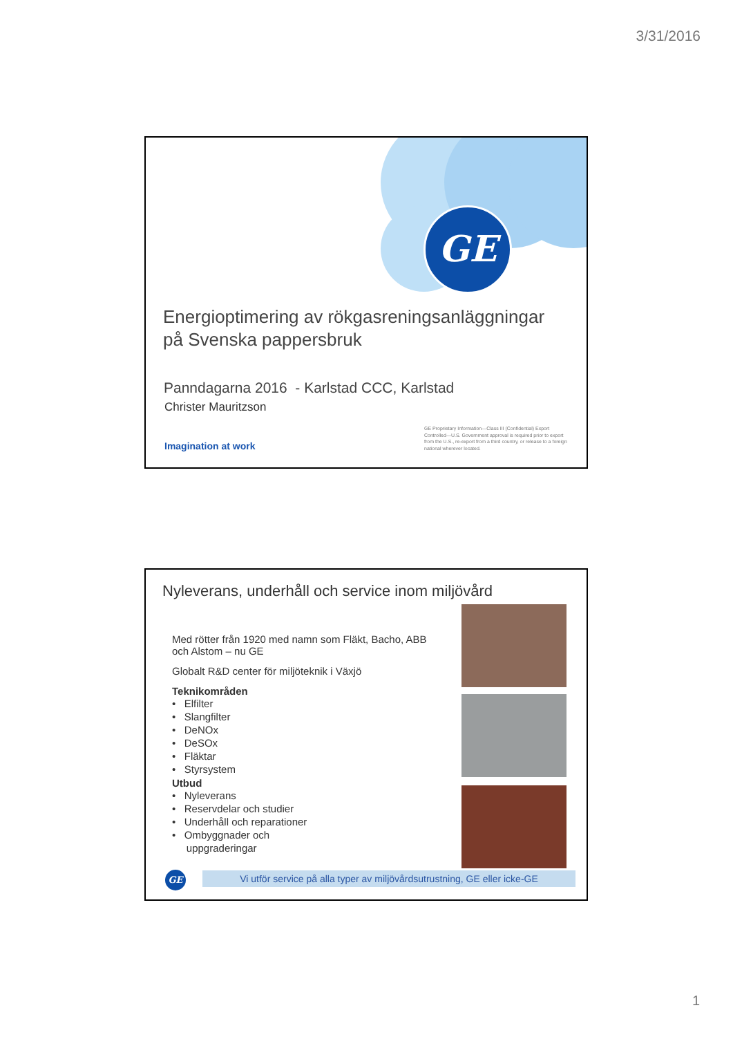3/31/2016
GE
Energioptimering av rökgasreningsanläggningar
på Svenska pappersbruk
Panndagarna 2016 - Karlstad CCC, Karlstad
Christer Mauritzson
Imagination at work
GE Proprietary Information—Class III (Confidential) Export Controlled—U.S. Government approval is required prior to export from the U.S., re-export from a third country, or release to a foreign national wherever located.
Nyleverans, underhåll och service inom miljövård
Med rötter från 1920 med namn som Fläkt, Bacho, ABB och Alstom – nu GE
Globalt R&D center för miljöteknik i Växjö
Teknikområden
• Elfilter
• Slangfilter
• DeNOx
• DeSOx
• Fläktar
• Styrsystem
Utbud
• Nyleverans
• Reservdelar och studier
• Underhåll och reparationer
• Ombyggnader och
uppgraderingar
GE
Vi utför service på alla typer av miljövårdsutrustning, GE eller icke-GE
1